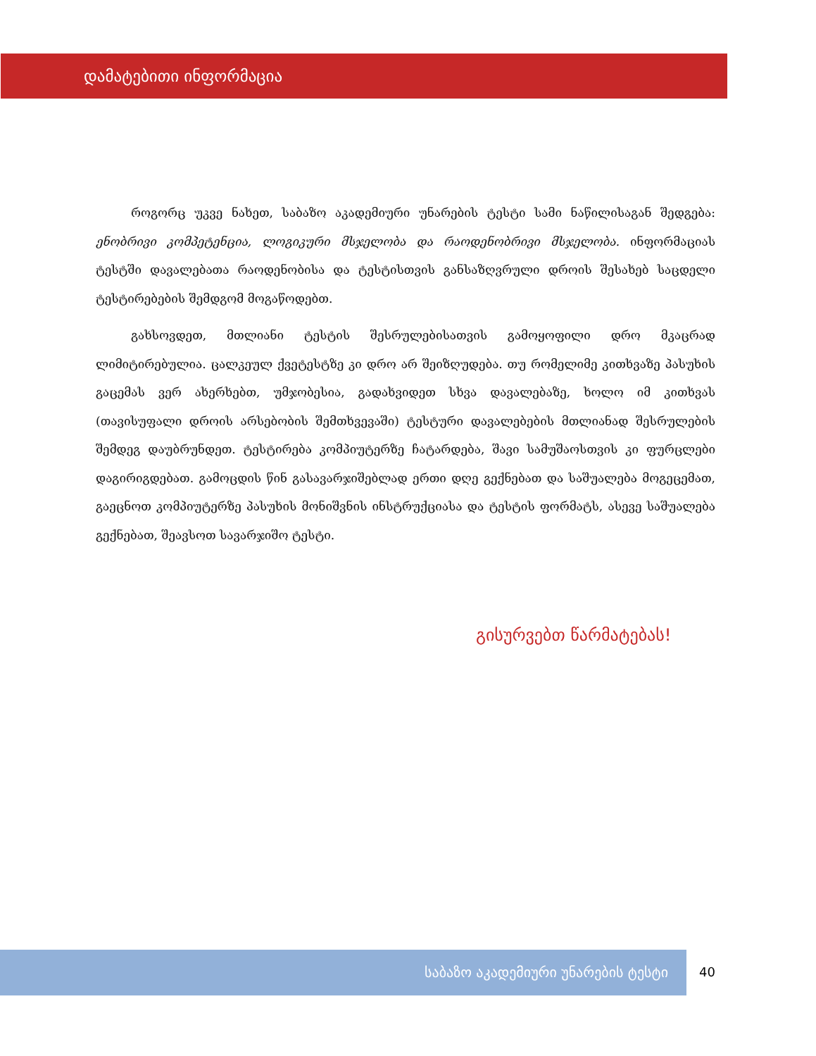დამატებითი ინფორმაცია
როგორც უკვე ნახეთ, საბაზო აკადემიური უნარების ტესტი სამი ნაწილისაგან შედგება: ენობრივი კომპეტენცია, ლოგიკური მსჯელობა და რაოდენობრივი მსჯელობა. ინფორმაციას ტესტში დავალებათა რაოდენობისა და ტესტისთვის განსაზღვრული დროის შესახებ საცდელი ტესტირებების შემდგომ მოგაწოდებთ.
გახსოვდეთ, მთლიანი ტესტის შესრულებისათვის გამოყოფილი დრო მკაცრად ლიმიტირებულია. ცალკეულ ქვეტესტზე კი დრო არ შეიზღუდება. თუ რომელიმე კითხვაზე პასუხის გაცემას ვერ ახერხებთ, უმჯობესია, გადახვიდეთ სხვა დავალებაზე, ხოლო იმ კითხვას (თავისუფალი დროის არსებობის შემთხვევაში) ტესტური დავალებების მთლიანად შესრულების შემდეგ დაუბრუნდეთ. ტესტირება კომპიუტერზე ჩატარდება, შავი სამუშაოსთვის კი ფურცლები დაგირიგდებათ. გამოცდის წინ გასავარჯიშებლად ერთი დღე გექნებათ და საშუალება მოგეცემათ, გაეცნოთ კომპიუტერზე პასუხის მონიშვნის ინსტრუქციასა და ტესტის ფორმატს, ასევე საშუალება გექნებათ, შეავსოთ სავარჯიშო ტესტი.
გისურვებთ წარმატებას!
საბაზო აკადემიური უნარების ტესტი
40